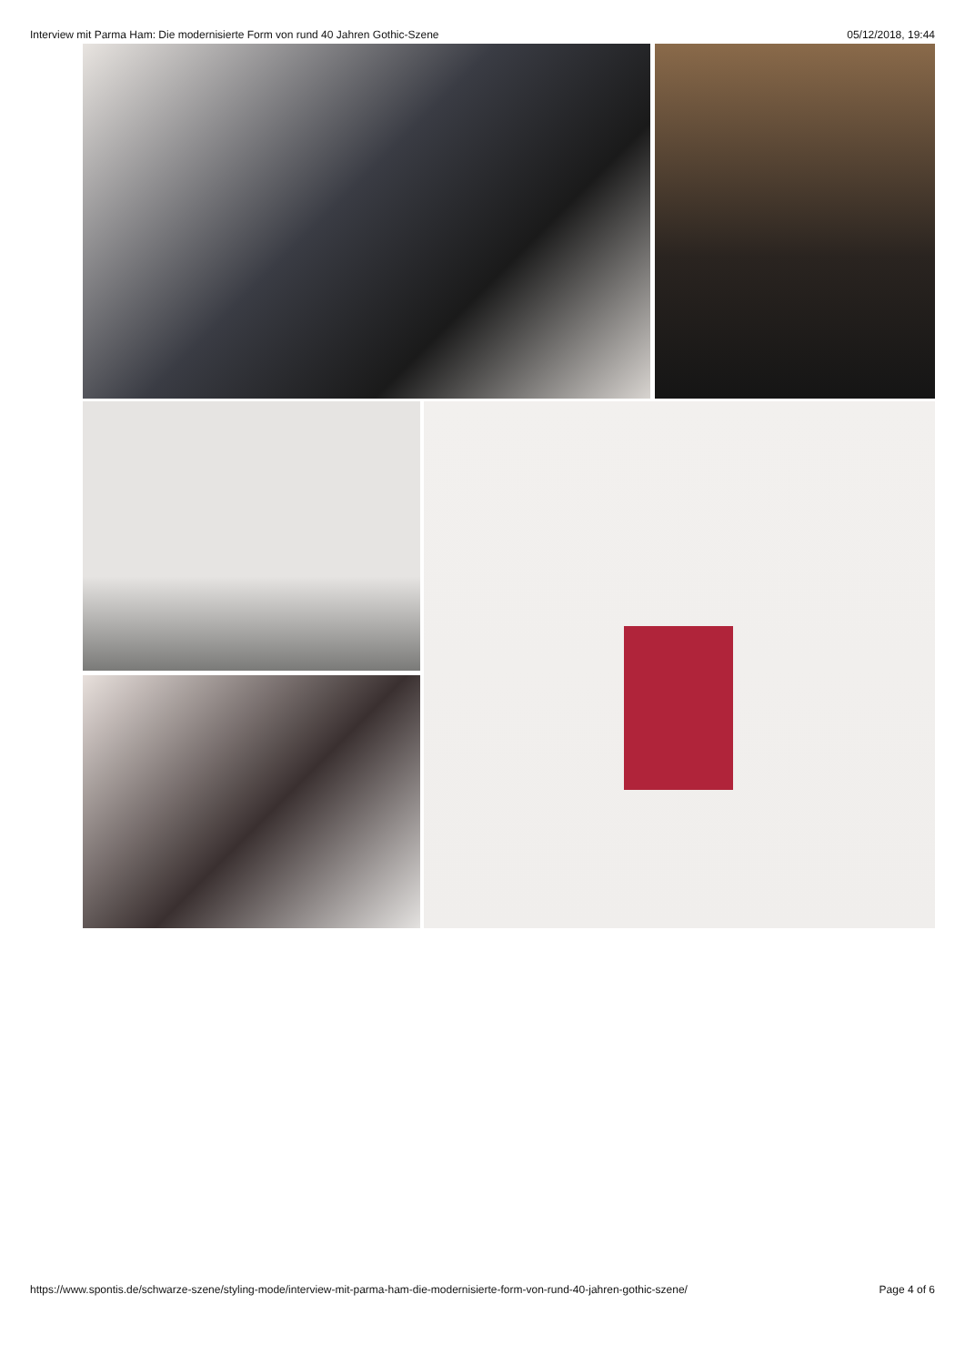Interview mit Parma Ham: Die modernisierte Form von rund 40 Jahren Gothic-Szene 05/12/2018, 19:44
https://www.spontis.de/schwarze-szene/styling-mode/interview-mit-parma-ham-die-modernisierte-form-von-rund-40-jahren-gothic-szene/ Page 4 of 6